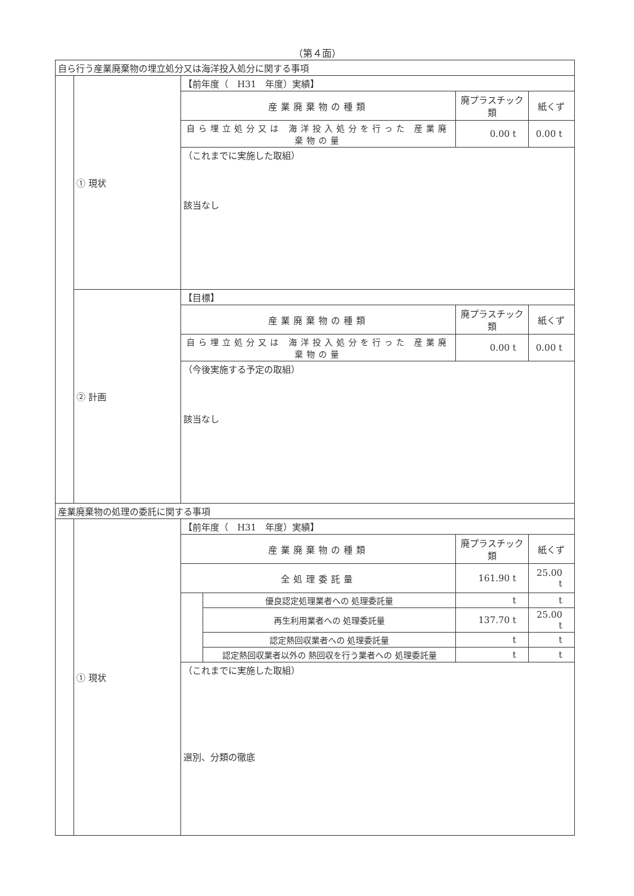（第４面）
| 自ら行う産業廃棄物の埋立処分又は海洋投入処分に関する事項 | | | | | |
| | ① 現状 | 【前年度（ H31 年度）実績】 | | | |
| | | 産業廃棄物の種類 | | 廃プラスチック類 | 紙くず |
| | | 自ら埋立処分又は 海洋投入処分を行った 産業廃棄物の量 | | 0.00 t | 0.00 t |
| | | （これまでに実施した取組） | | | |
| | | 該当なし | | | |
| | ② 計画 | 【目標】 | | | |
| | | 産業廃棄物の種類 | | 廃プラスチック類 | 紙くず |
| | | 自ら埋立処分又は 海洋投入処分を行った 産業廃棄物の量 | | 0.00 t | 0.00 t |
| | | （今後実施する予定の取組） | | | |
| | | 該当なし | | | |
| 産業廃棄物の処理の委託に関する事項 | | | | | |
| | ① 現状 | 【前年度（ H31 年度）実績】 | | | |
| | | 産業廃棄物の種類 | | 廃プラスチック類 | 紙くず |
| | | 全処理委託量 | | 161.90 t | 25.00 t |
| | | | 優良認定処理業者への 処理委託量 | t | t |
| | | | 再生利用業者への 処理委託量 | 137.70 t | 25.00 t |
| | | | 認定熱回収業者への 処理委託量 | t | t |
| | | | 認定熱回収業者以外の 熱回収を行う業者への 処理委託量 | t | t |
| | | （これまでに実施した取組） | | | |
| | | 選別、分類の徹底 | | | |